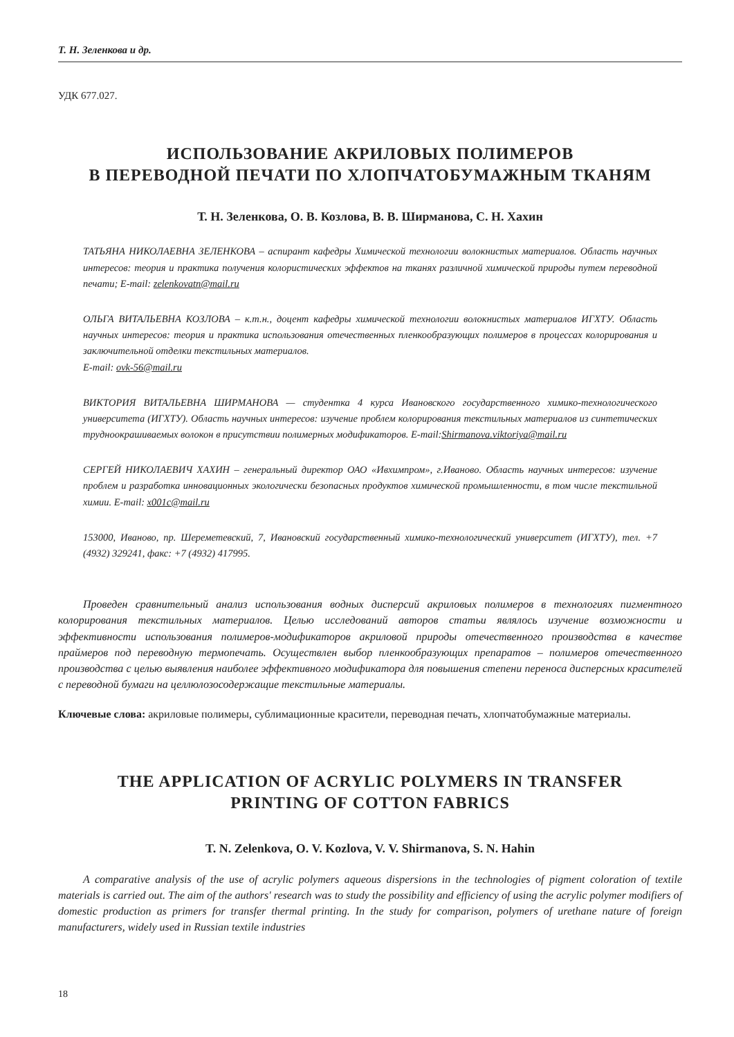Т. Н. Зеленкова и др.
УДК 677.027.
ИСПОЛЬЗОВАНИЕ АКРИЛОВЫХ ПОЛИМЕРОВ
В ПЕРЕВОДНОЙ ПЕЧАТИ ПО ХЛОПЧАТОБУМАЖНЫМ ТКАНЯМ
Т. Н. Зеленкова, О. В. Козлова, В. В. Ширманова, С. Н. Хахин
ТАТЬЯНА НИКОЛАЕВНА ЗЕЛЕНКОВА – аспирант кафедры Химической технологии волокнистых материалов. Область научных интересов: теория и практика получения колористических эффектов на тканях различной химической природы путем переводной печати; E-mail: zelenkovatn@mail.ru
ОЛЬГА ВИТАЛЬЕВНА КОЗЛОВА – к.т.н., доцент кафедры химической технологии волокнистых материалов ИГХТУ. Область научных интересов: теория и практика использования отечественных пленкообразующих полимеров в процессах колорирования и заключительной отделки текстильных материалов.
E-mail: ovk-56@mail.ru
ВИКТОРИЯ ВИТАЛЬЕВНА ШИРМАНОВА — студентка 4 курса Ивановского государственного химико-технологического университета (ИГХТУ). Область научных интересов: изучение проблем колорирования текстильных материалов из синтетических трудноокрашиваемых волокон в присутствии полимерных модификаторов. E-mail:Shirmanova.viktoriya@mail.ru
СЕРГЕЙ НИКОЛАЕВИЧ ХАХИН – генеральный директор ОАО «Ивхимпром», г.Иваново. Область научных интересов: изучение проблем и разработка инновационных экологически безопасных продуктов химической промышленности, в том числе текстильной химии. E-mail: x001c@mail.ru
153000, Иваново, пр. Шереметевский, 7, Ивановский государственный химико-технологический университет (ИГХТУ), тел. +7 (4932) 329241, факс: +7 (4932) 417995.
Проведен сравнительный анализ использования водных дисперсий акриловых полимеров в технологиях пигментного колорирования текстильных материалов. Целью исследований авторов статьи являлось изучение возможности и эффективности использования полимеров-модификаторов акриловой природы отечественного производства в качестве праймеров под переводную термопечать. Осуществлен выбор пленкообразующих препаратов – полимеров отечественного производства с целью выявления наиболее эффективного модификатора для повышения степени переноса дисперсных красителей с переводной бумаги на целлюлозосодержащие текстильные материалы.
Ключевые слова: акриловые полимеры, сублимационные красители, переводная печать, хлопчатобумажные материалы.
THE APPLICATION OF ACRYLIC POLYMERS IN TRANSFER
PRINTING OF COTTON FABRICS
T. N. Zelenkova, O. V. Kozlova, V. V. Shirmanova, S. N. Hahin
A comparative analysis of the use of acrylic polymers aqueous dispersions in the technologies of pigment coloration of textile materials is carried out. The aim of the authors' research was to study the possibility and efficiency of using the acrylic polymer modifiers of domestic production as primers for transfer thermal printing. In the study for comparison, polymers of urethane nature of foreign manufacturers, widely used in Russian textile industries
18